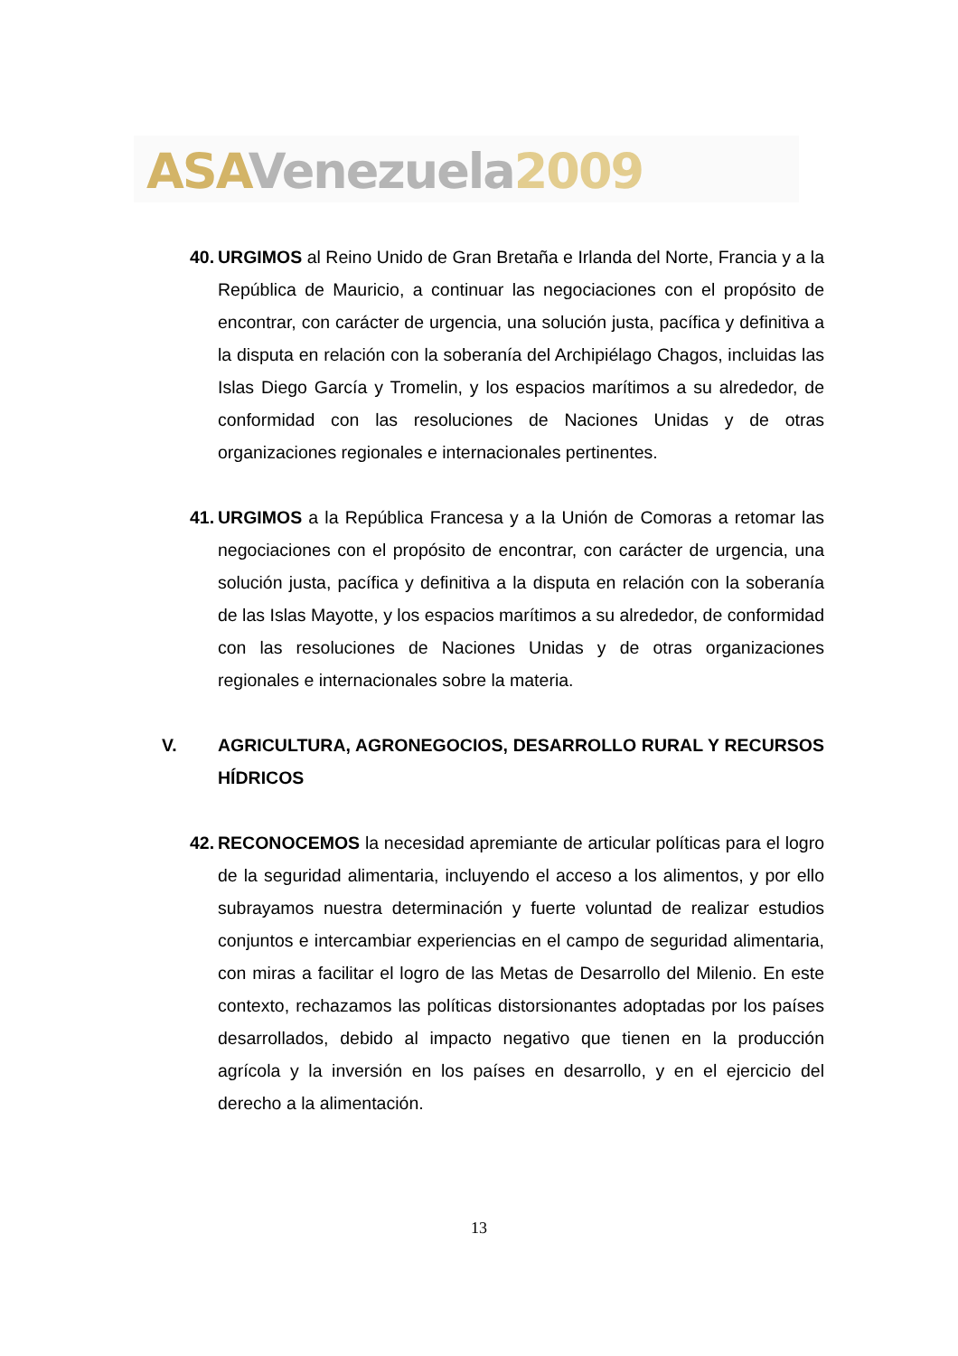ASA Venezuela 2009
40.
URGIMOS al Reino Unido de Gran Bretaña e Irlanda del Norte, Francia y a la República de Mauricio, a continuar las negociaciones con el propósito de encontrar, con carácter de urgencia, una solución justa, pacífica y definitiva a la disputa en relación con la soberanía del Archipiélago Chagos, incluidas las Islas Diego García y Tromelin, y los espacios marítimos a su alrededor, de conformidad con las resoluciones de Naciones Unidas y de otras organizaciones regionales e internacionales pertinentes.
41.
URGIMOS a la República Francesa y a la Unión de Comoras a retomar las negociaciones con el propósito de encontrar, con carácter de urgencia, una solución justa, pacífica y definitiva a la disputa en relación con la soberanía de las Islas Mayotte, y los espacios marítimos a su alrededor, de conformidad con las resoluciones de Naciones Unidas y de otras organizaciones regionales e internacionales sobre la materia.
V. AGRICULTURA, AGRONEGOCIOS, DESARROLLO RURAL Y RECURSOS HÍDRICOS
42.
RECONOCEMOS la necesidad apremiante de articular políticas para el logro de la seguridad alimentaria, incluyendo el acceso a los alimentos, y por ello subrayamos nuestra determinación y fuerte voluntad de realizar estudios conjuntos e intercambiar experiencias en el campo de seguridad alimentaria, con miras a facilitar el logro de las Metas de Desarrollo del Milenio. En este contexto, rechazamos las políticas distorsionantes adoptadas por los países desarrollados, debido al impacto negativo que tienen en la producción agrícola y la inversión en los países en desarrollo, y en el ejercicio del derecho a la alimentación.
13